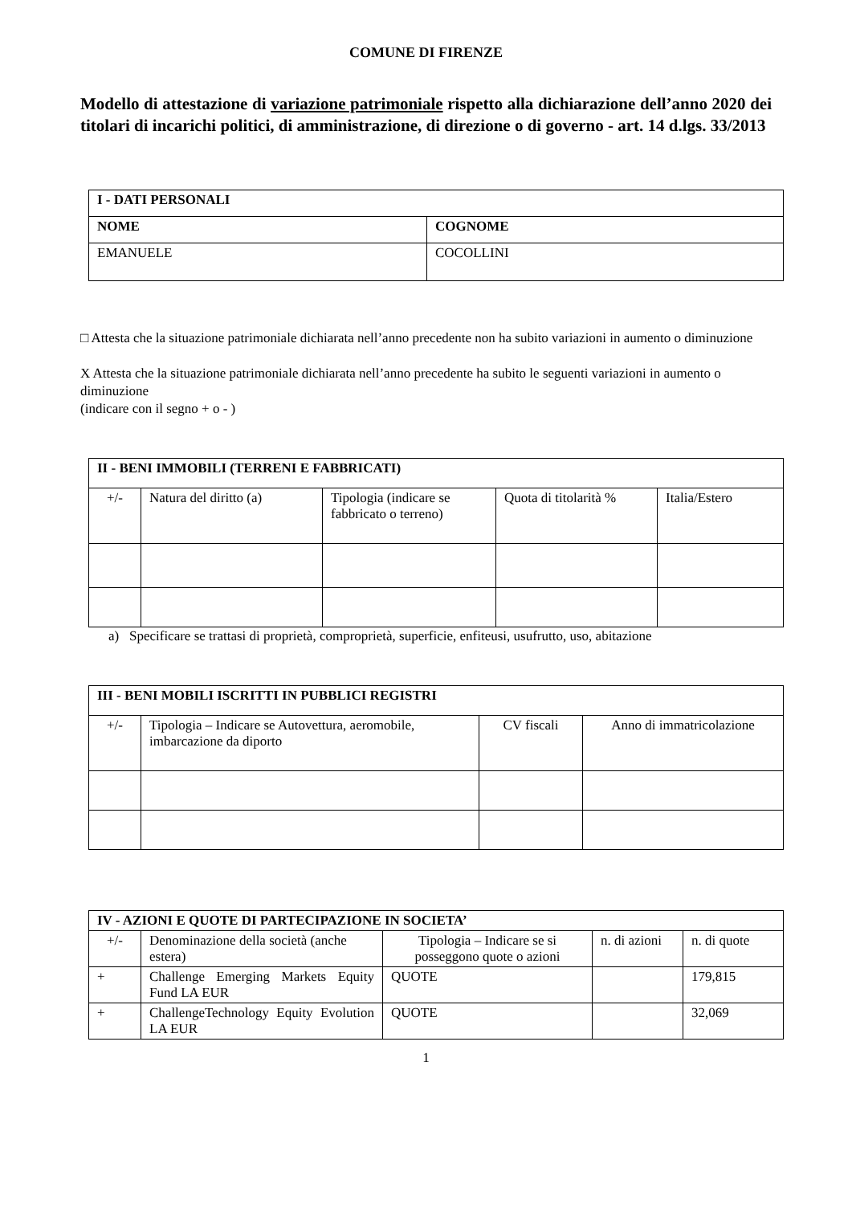COMUNE DI FIRENZE
Modello di attestazione di variazione patrimoniale rispetto alla dichiarazione dell’anno 2020 dei titolari di incarichi politici, di amministrazione, di direzione o di governo - art. 14 d.lgs. 33/2013
| I - DATI PERSONALI | |
| --- | --- |
| NOME | COGNOME |
| EMANUELE | COCOLLINI |
□ Attesta che la situazione patrimoniale dichiarata nell’anno precedente non ha subito variazioni in aumento o diminuzione
X Attesta che la situazione patrimoniale dichiarata nell’anno precedente ha subito le seguenti variazioni in aumento o diminuzione
(indicare con il segno + o - )
| II - BENI IMMOBILI (TERRENI E FABBRICATI) | | | | |
| --- | --- | --- | --- | --- |
| +/- | Natura del diritto (a) | Tipologia (indicare se fabbricato o terreno) | Quota di titolarità % | Italia/Estero |
a) Specificare se trattasi di proprietà, comproprietà, superficie, enfiteusi, usufrutto, uso, abitazione
| III - BENI MOBILI ISCRITTI IN PUBBLICI REGISTRI | | | |
| --- | --- | --- | --- |
| +/- | Tipologia – Indicare se Autovettura, aeromobile, imbarcazione da diporto | CV fiscali | Anno di immatricolazione |
| IV - AZIONI E QUOTE DI PARTECIPAZIONE IN SOCIETA’ | | | | |
| --- | --- | --- | --- | --- |
| +/- | Denominazione della società (anche estera) | Tipologia – Indicare se si posseggono quote o azioni | n. di azioni | n. di quote |
| + | Challenge Emerging Markets Equity Fund LA EUR | QUOTE | | 179,815 |
| + | ChallengeTechnology Equity Evolution LA EUR | QUOTE | | 32,069 |
1